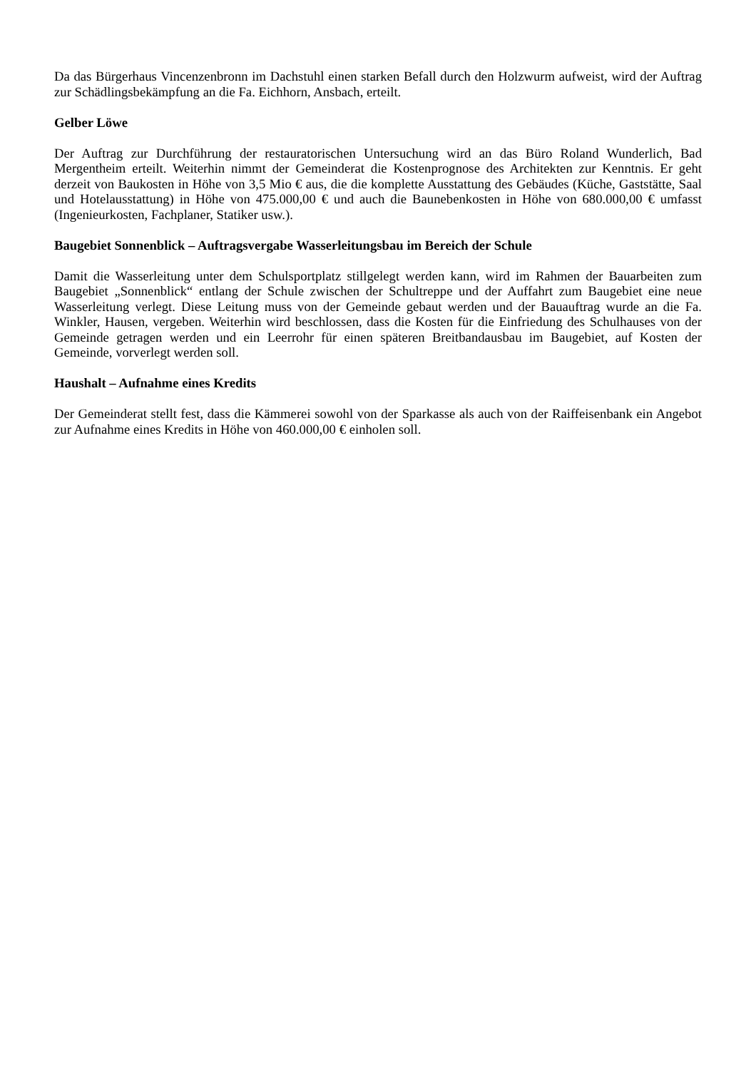Da das Bürgerhaus Vincenzenbronn im Dachstuhl einen starken Befall durch den Holzwurm aufweist, wird der Auftrag zur Schädlingsbekämpfung an die Fa. Eichhorn, Ansbach, erteilt.
Gelber Löwe
Der Auftrag zur Durchführung der restauratorischen Untersuchung wird an das Büro Roland Wunderlich, Bad Mergentheim erteilt. Weiterhin nimmt der Gemeinderat die Kostenprognose des Architekten zur Kenntnis. Er geht derzeit von Baukosten in Höhe von 3,5 Mio € aus, die die komplette Ausstattung des Gebäudes (Küche, Gaststätte, Saal und Hotelausstattung) in Höhe von 475.000,00 € und auch die Baunebenkosten in Höhe von 680.000,00 € umfasst (Ingenieurkosten, Fachplaner, Statiker usw.).
Baugebiet Sonnenblick – Auftragsvergabe Wasserleitungsbau im Bereich der Schule
Damit die Wasserleitung unter dem Schulsportplatz stillgelegt werden kann, wird im Rahmen der Bauarbeiten zum Baugebiet „Sonnenblick“ entlang der Schule zwischen der Schultreppe und der Auffahrt zum Baugebiet eine neue Wasserleitung verlegt. Diese Leitung muss von der Gemeinde gebaut werden und der Bauauftrag wurde an die Fa. Winkler, Hausen, vergeben. Weiterhin wird beschlossen, dass die Kosten für die Einfriedung des Schulhauses von der Gemeinde getragen werden und ein Leerrohr für einen späteren Breitbandausbau im Baugebiet, auf Kosten der Gemeinde, vorverlegt werden soll.
Haushalt – Aufnahme eines Kredits
Der Gemeinderat stellt fest, dass die Kämmerei sowohl von der Sparkasse als auch von der Raiffeisenbank ein Angebot zur Aufnahme eines Kredits in Höhe von 460.000,00 € einholen soll.